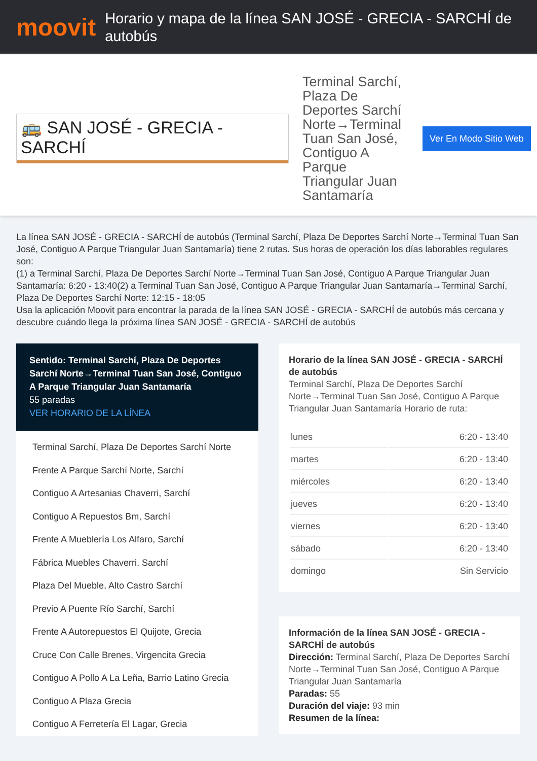moovit
Horario y mapa de la línea SAN JOSÉ - GRECIA - SARCHÍ de autobús
🚌 SAN JOSÉ - GRECIA - SARCHÍ
Terminal Sarchí, Plaza De Deportes Sarchí Norte→Terminal Tuan San José, Contiguo A Parque Triangular Juan Santamaría
Ver En Modo Sitio Web
La línea SAN JOSÉ - GRECIA - SARCHÍ de autobús (Terminal Sarchí, Plaza De Deportes Sarchí Norte→Terminal Tuan San José, Contiguo A Parque Triangular Juan Santamaría) tiene 2 rutas. Sus horas de operación los días laborables regulares son:
(1) a Terminal Sarchí, Plaza De Deportes Sarchí Norte→Terminal Tuan San José, Contiguo A Parque Triangular Juan Santamaría: 6:20 - 13:40(2) a Terminal Tuan San José, Contiguo A Parque Triangular Juan Santamaría→Terminal Sarchí, Plaza De Deportes Sarchí Norte: 12:15 - 18:05
Usa la aplicación Moovit para encontrar la parada de la línea SAN JOSÉ - GRECIA - SARCHÍ de autobús más cercana y descubre cuándo llega la próxima línea SAN JOSÉ - GRECIA - SARCHÍ de autobús
Sentido: Terminal Sarchí, Plaza De Deportes Sarchí Norte→Terminal Tuan San José, Contiguo A Parque Triangular Juan Santamaría
55 paradas
VER HORARIO DE LA LÍNEA
Terminal Sarchí, Plaza De Deportes Sarchí Norte
Frente A Parque Sarchí Norte, Sarchí
Contiguo A Artesanias Chaverri, Sarchí
Contiguo A Repuestos Bm, Sarchí
Frente A Mueblería Los Alfaro, Sarchí
Fábrica Muebles Chaverri, Sarchí
Plaza Del Mueble, Alto Castro Sarchí
Previo A Puente Río Sarchí, Sarchí
Frente A Autorepuestos El Quijote, Grecia
Cruce Con Calle Brenes, Virgencita Grecia
Contiguo A Pollo A La Leña, Barrio Latino Grecia
Contiguo A Plaza Grecia
Contiguo A Ferretería El Lagar, Grecia
Horario de la línea SAN JOSÉ - GRECIA - SARCHÍ de autobús
Terminal Sarchí, Plaza De Deportes Sarchí Norte→Terminal Tuan San José, Contiguo A Parque Triangular Juan Santamaría Horario de ruta:
| lunes | 6:20 - 13:40 |
| martes | 6:20 - 13:40 |
| miércoles | 6:20 - 13:40 |
| jueves | 6:20 - 13:40 |
| viernes | 6:20 - 13:40 |
| sábado | 6:20 - 13:40 |
| domingo | Sin Servicio |
Información de la línea SAN JOSÉ - GRECIA - SARCHÍ de autobús
Dirección: Terminal Sarchí, Plaza De Deportes Sarchí Norte→Terminal Tuan San José, Contiguo A Parque Triangular Juan Santamaría
Paradas: 55
Duración del viaje: 93 min
Resumen de la línea: